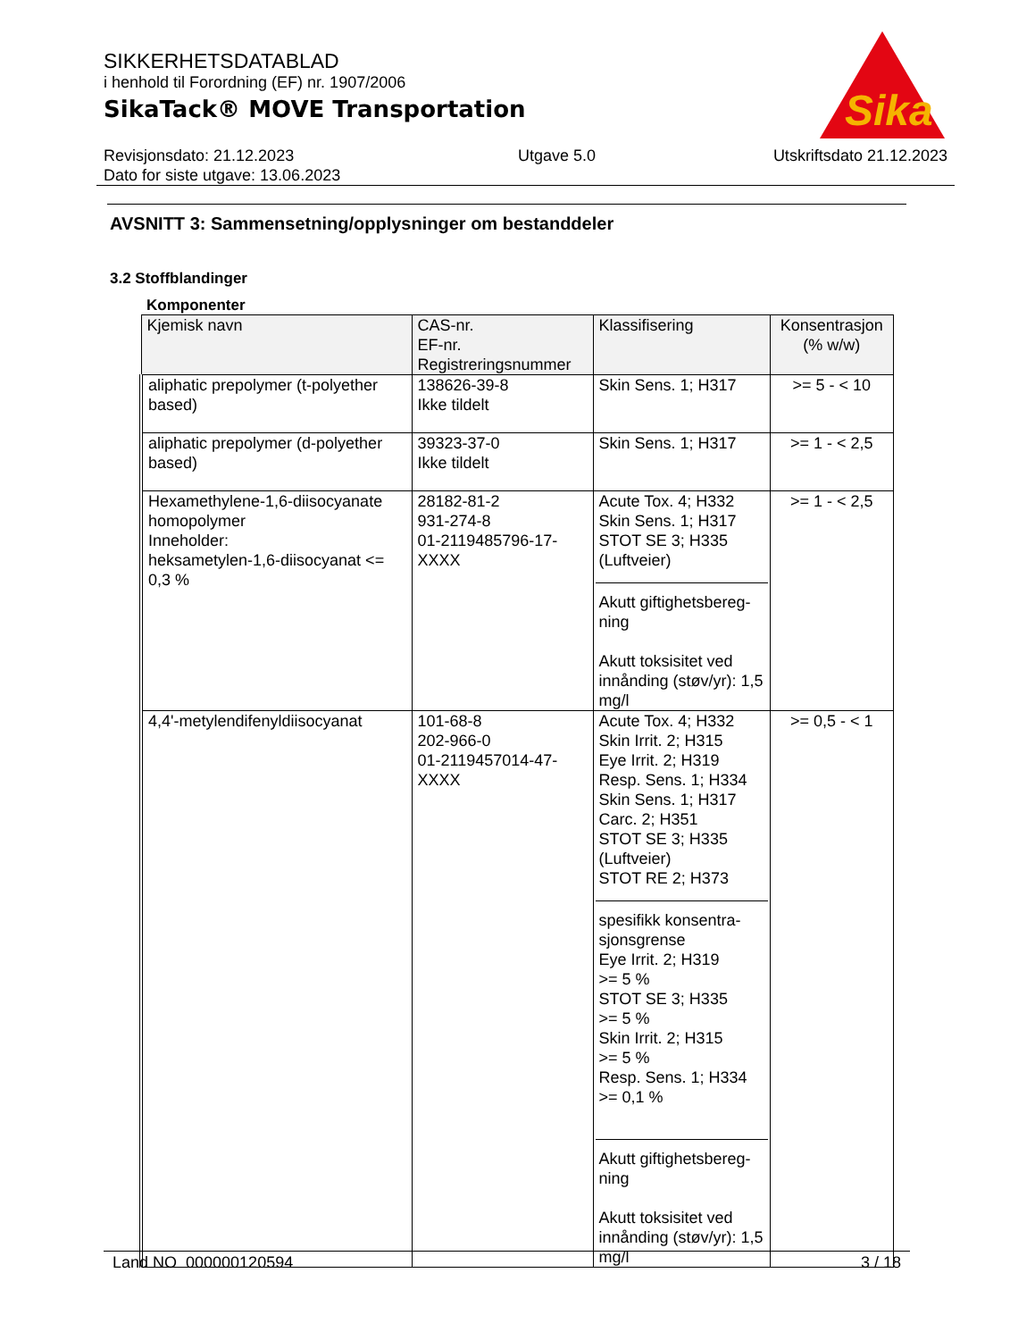SIKKERHETSDATABLAD
i henhold til Forordning (EF) nr. 1907/2006
SikaTack® MOVE Transportation
Sika
Revisjonsdato: 21.12.2023
Dato for siste utgave: 13.06.2023
Utgave 5.0 Utskriftsdato 21.12.2023
AVSNITT 3: Sammensetning/opplysninger om bestanddeler
3.2 Stoffblandinger
Komponenter
| Kjemisk navn | CAS-nr. EF-nr. Registreringsnummer | Klassifisering | Konsentrasjon (% w/w) |
| --- | --- | --- | --- |
| aliphatic prepolymer (t-polyether based) | 138626-39-8 Ikke tildelt | Skin Sens. 1; H317 | >= 5 - < 10 |
| aliphatic prepolymer (d-polyether based) | 39323-37-0 Ikke tildelt | Skin Sens. 1; H317 | >= 1 - < 2,5 |
| Hexamethylene-1,6-diisocyanate homopolymer Inneholder: heksametylen-1,6-diisocyanat <= 0,3 % | 28182-81-2 931-274-8 01-2119485796-17-XXXX | Acute Tox. 4; H332 Skin Sens. 1; H317 STOT SE 3; H335 (Luftveier) Akutt giftighetsbereg-ning Akutt toksisitet ved innånding (støv/yr): 1,5 mg/l | >= 1 - < 2,5 |
| 4,4'-metylendifenyldiisocyanat | 101-68-8 202-966-0 01-2119457014-47-XXXX | Acute Tox. 4; H332 Skin Irrit. 2; H315 Eye Irrit. 2; H319 Resp. Sens. 1; H334 Skin Sens. 1; H317 Carc. 2; H351 STOT SE 3; H335 (Luftveier) STOT RE 2; H373 spesifikk konsentra-sjonsgrense Eye Irrit. 2; H319 >= 5 % STOT SE 3; H335 >= 5 % Skin Irrit. 2; H315 >= 5 % Resp. Sens. 1; H334 >= 0,1 % Akutt giftighetsbereg-ning Akutt toksisitet ved innånding (støv/yr): 1,5 mg/l | >= 0,5 - < 1 |
Land NO 000000120594 3 / 18